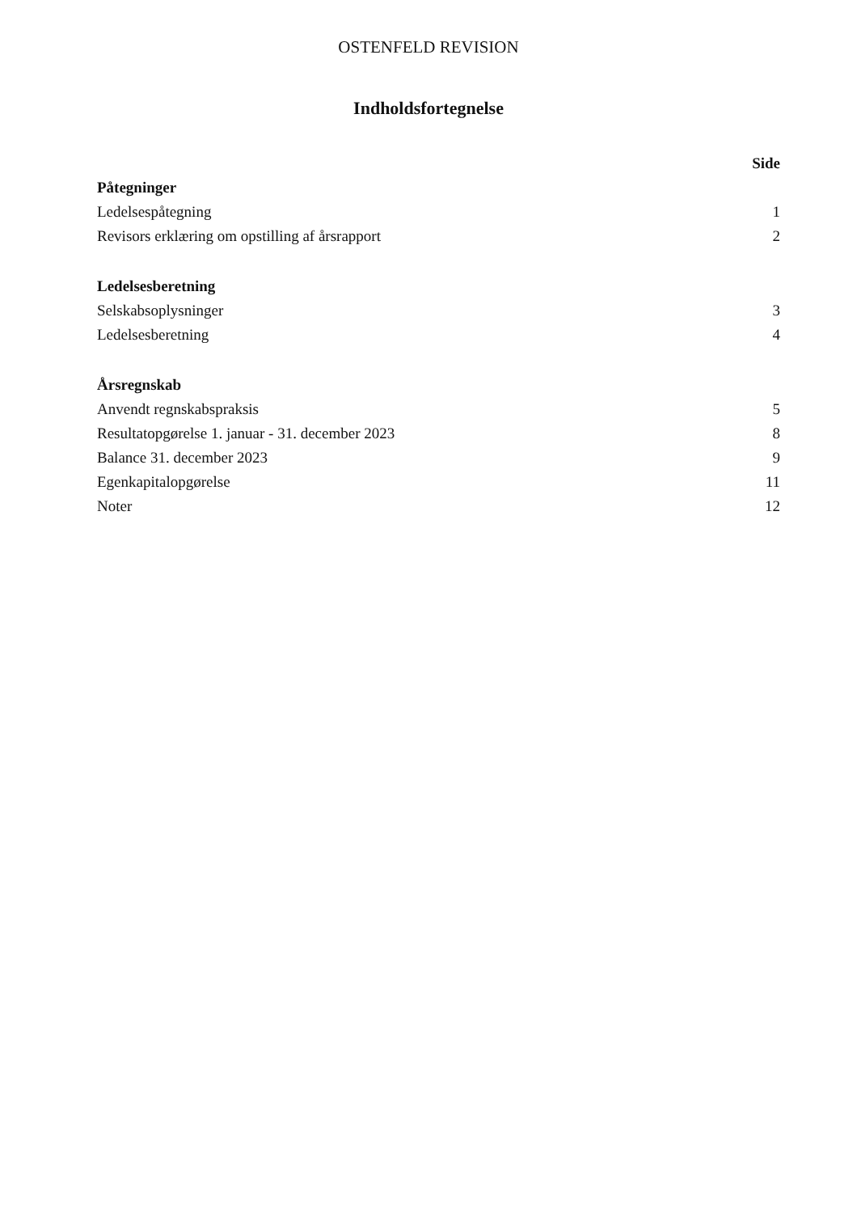OSTENFELD REVISION
Indholdsfortegnelse
Side
Påtegninger
Ledelsespåtegning 1
Revisors erklæring om opstilling af årsrapport 2
Ledelsesberetning
Selskabsoplysninger 3
Ledelsesberetning 4
Årsregnskab
Anvendt regnskabspraksis 5
Resultatopgørelse 1. januar - 31. december 2023 8
Balance 31. december 2023 9
Egenkapitalopgørelse 11
Noter 12